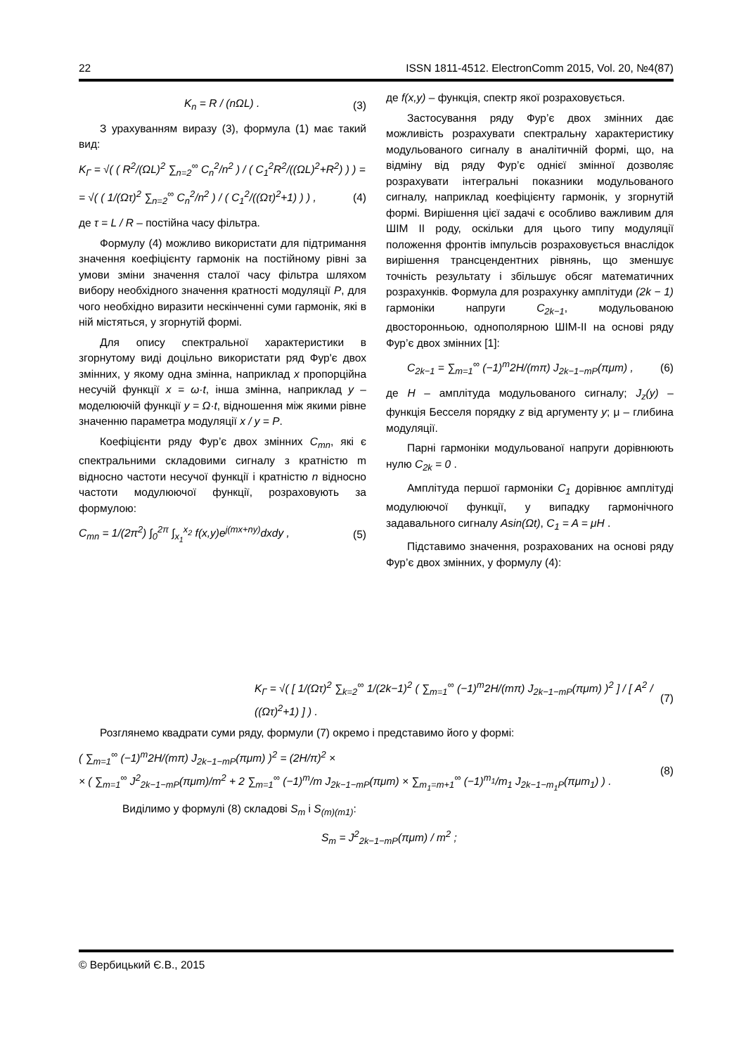22 ISSN 1811-4512. ElectronComm 2015, Vol. 20, №4(87)
K<sub>n</sub> = R / (nΩL) . (3)
З урахуванням виразу (3), формула (1) має такий вид:
K<sub>Г</sub> = √( ( R<sup>2</sup>/(ΩL)<sup>2</sup> ∑<sub>n=2</sub><sup>∞</sup> C<sub>n</sub><sup>2</sup>/n<sup>2</sup> ) / ( C<sub>1</sub><sup>2</sup>R<sup>2</sup>/((ΩL)<sup>2</sup>+R<sup>2</sup>) ) ) =
= √( ( 1/(Ωτ)<sup>2</sup> ∑<sub>n=2</sub><sup>∞</sup> C<sub>n</sub><sup>2</sup>/n<sup>2</sup> ) / ( C<sub>1</sub><sup>2</sup>/((Ωτ)<sup>2</sup>+1) ) ) , (4)
де τ = L / R – постійна часу фільтра.
Формулу (4) можливо використати для підтримання значення коефіцієнту гармонік на постійному рівні за умови зміни значення сталої часу фільтра шляхом вибору необхідного значення кратності модуляції P, для чого необхідно виразити нескінченні суми гармонік, які в ній містяться, у згорнутій формі.
Для опису спектральної характеристики в згорнутому виді доцільно використати ряд Фур'є двох змінних, у якому одна змінна, наприклад x пропорційна несучій функції x = ω·t, інша змінна, наприклад y – моделюючій функції y = Ω·t, відношення між якими рівне значенню параметра модуляції x / y = P.
Коефіцієнти ряду Фур’є двох змінних C<sub>mn</sub>, які є спектральними складовими сигналу з кратністю m відносно частоти несучої функції і кратністю n відносно частоти модулюючої функції, розраховують за формулою:
C<sub>mn</sub> = 1/(2π<sup>2</sup>) ∫<sub>0</sub><sup>2π</sup> ∫<sub>x<sub>1</sub></sub><sup>x<sub>2</sub></sup> f(x,y)e<sup>j(mx+ny)</sup>dxdy , (5)
де f(x,y) – функція, спектр якої розраховується.
Застосування ряду Фур’є двох змінних дає можливість розрахувати спектральну характеристику модульованого сигналу в аналітичній формі, що, на відміну від ряду Фур’є однієї змінної дозволяє розрахувати інтегральні показники модульованого сигналу, наприклад коефіцієнту гармонік, у згорнутій формі. Вирішення цієї задачі є особливо важливим для ШІМ ІІ роду, оскільки для цього типу модуляції положення фронтів імпульсів розраховується внаслідок вирішення трансцендентних рівнянь, що зменшує точність результату і збільшує обсяг математичних розрахунків. Формула для розрахунку амплітуди (2k − 1) гармоніки напруги C<sub>2k−1</sub>, модульованою двосторонньою, однополярною ШІМ-ІІ на основі ряду Фур’є двох змінних [1]:
C<sub>2k−1</sub> = ∑<sub>m=1</sub><sup>∞</sup> (−1)<sup>m</sup>2H/(mπ) J<sub>2k−1−mP</sub>(πμm) , (6)
де H – амплітуда модульованого сигналу; J<sub>z</sub>(y) – функція Бесселя порядку z від аргументу y; μ – глибина модуляції.
Парні гармоніки модульованої напруги дорівнюють нулю C<sub>2k</sub> = 0 .
Амплітуда першої гармоніки C<sub>1</sub> дорівнює амплітуді модулюючої функції, у випадку гармонічного задавального сигналу Asin(Ωt), C<sub>1</sub> = A = μH .
Підставимо значення, розрахованих на основі ряду Фур’є двох змінних, у формулу (4):
K<sub>Г</sub> = √( [ 1/(Ωτ)<sup>2</sup> ∑<sub>k=2</sub><sup>∞</sup> 1/(2k−1)<sup>2</sup> ( ∑<sub>m=1</sub><sup>∞</sup> (−1)<sup>m</sup>2H/(mπ) J<sub>2k−1−mP</sub>(πμm) )<sup>2</sup> ] / [ A<sup>2</sup> / ((Ωτ)<sup>2</sup>+1) ] ) . (7)
Розглянемо квадрати суми ряду, формули (7) окремо і представимо його у формі:
( ∑<sub>m=1</sub><sup>∞</sup> (−1)<sup>m</sup>2H/(mπ) J<sub>2k−1−mP</sub>(πμm) )<sup>2</sup> = (2H/π)<sup>2</sup> ×
× ( ∑<sub>m=1</sub><sup>∞</sup> J<sup>2</sup><sub>2k−1−mP</sub>(πμm)/m<sup>2</sup> + 2 ∑<sub>m=1</sub><sup>∞</sup> (−1)<sup>m</sup>/m J<sub>2k−1−mP</sub>(πμm) × ∑<sub>m<sub>1</sub>=m+1</sub><sup>∞</sup> (−1)<sup>m<sub>1</sub></sup>/m<sub>1</sub> J<sub>2k−1−m<sub>1</sub>P</sub>(πμm<sub>1</sub>) ) . (8)
Виділимо у формулі (8) складові S<sub>m</sub> і S<sub>(m)(m1)</sub>:
S<sub>m</sub> = J<sup>2</sup><sub>2k−1−mP</sub>(πμm) / m<sup>2</sup> ;
© Вербицький Є.В., 2015